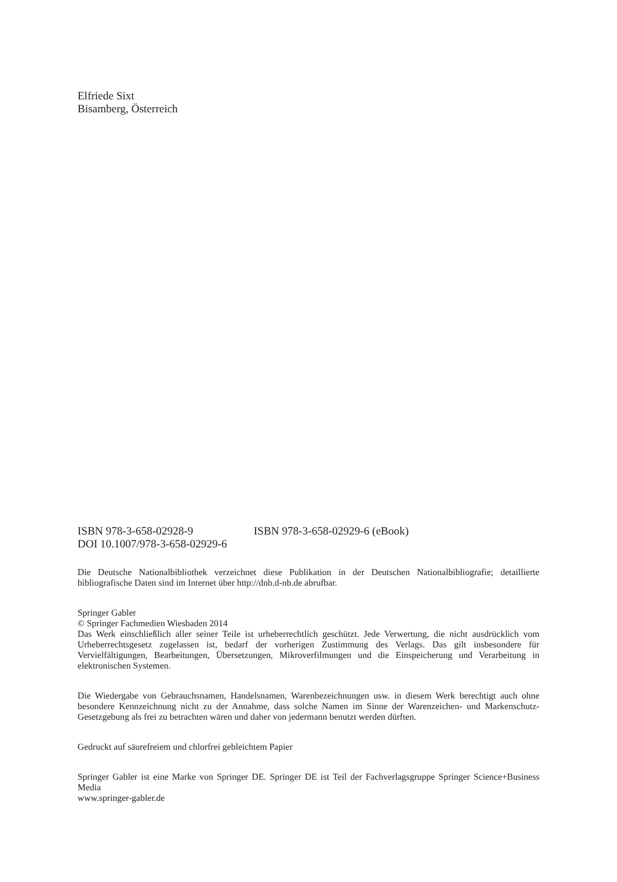Elfriede Sixt
Bisamberg, Österreich
ISBN 978-3-658-02928-9 ISBN 978-3-658-02929-6 (eBook)
DOI 10.1007/978-3-658-02929-6
Die Deutsche Nationalbibliothek verzeichnet diese Publikation in der Deutschen Nationalbibliografie; detaillierte bibliografische Daten sind im Internet über http://dnb.d-nb.de abrufbar.
Springer Gabler
© Springer Fachmedien Wiesbaden 2014
Das Werk einschließlich aller seiner Teile ist urheberrechtlich geschützt. Jede Verwertung, die nicht ausdrücklich vom Urheberrechtsgesetz zugelassen ist, bedarf der vorherigen Zustimmung des Verlags. Das gilt insbesondere für Vervielfältigungen, Bearbeitungen, Übersetzungen, Mikroverfilmungen und die Einspeicherung und Verarbeitung in elektronischen Systemen.
Die Wiedergabe von Gebrauchsnamen, Handelsnamen, Warenbezeichnungen usw. in diesem Werk berechtigt auch ohne besondere Kennzeichnung nicht zu der Annahme, dass solche Namen im Sinne der Warenzeichen- und Markenschutz-Gesetzgebung als frei zu betrachten wären und daher von jedermann benutzt werden dürften.
Gedruckt auf säurefreiem und chlorfrei gebleichtem Papier
Springer Gabler ist eine Marke von Springer DE. Springer DE ist Teil der Fachverlagsgruppe Springer Science+Business Media
www.springer-gabler.de